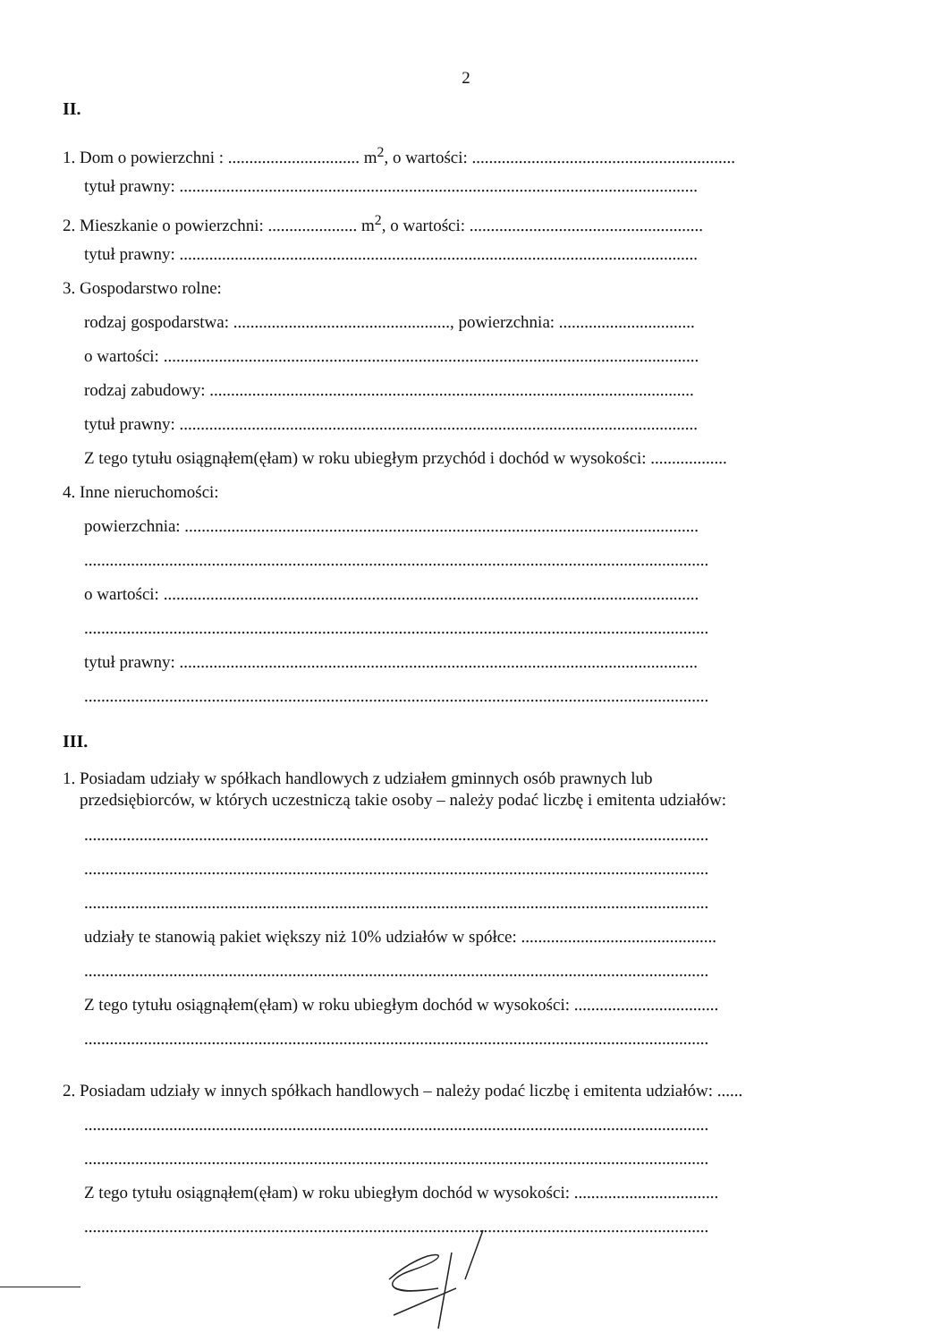2
II.
1. Dom o powierzchni : ............................... m<sup>2</sup>, o wartości: ..............................................................
tytuł prawny: ..........................................................................................................................
2. Mieszkanie o powierzchni: ..................... m<sup>2</sup>, o wartości: .......................................................
tytuł prawny: ..........................................................................................................................
3. Gospodarstwo rolne:
rodzaj gospodarstwa: ..................................................., powierzchnia: ................................
o wartości: ..............................................................................................................................
rodzaj zabudowy: ..................................................................................................................
tytuł prawny: ..........................................................................................................................
Z tego tytułu osiągnąłem(ęłam) w roku ubiegłym przychód i dochód w wysokości: ..................
4. Inne nieruchomości:
powierzchnia: .........................................................................................................................
...................................................................................................................................................
o wartości: ..............................................................................................................................
...................................................................................................................................................
tytuł prawny: ..........................................................................................................................
...................................................................................................................................................
III.
1. Posiadam udziały w spółkach handlowych z udziałem gminnych osób prawnych lub
przedsiębiorców, w których uczestniczą takie osoby – należy podać liczbę i emitenta udziałów:
...................................................................................................................................................
...................................................................................................................................................
...................................................................................................................................................
udziały te stanowią pakiet większy niż 10% udziałów w spółce: ..............................................
...................................................................................................................................................
Z tego tytułu osiągnąłem(ęłam) w roku ubiegłym dochód w wysokości: ..................................
...................................................................................................................................................
2. Posiadam udziały w innych spółkach handlowych – należy podać liczbę i emitenta udziałów: ......
...................................................................................................................................................
...................................................................................................................................................
Z tego tytułu osiągnąłem(ęłam) w roku ubiegłym dochód w wysokości: ..................................
...................................................................................................................................................